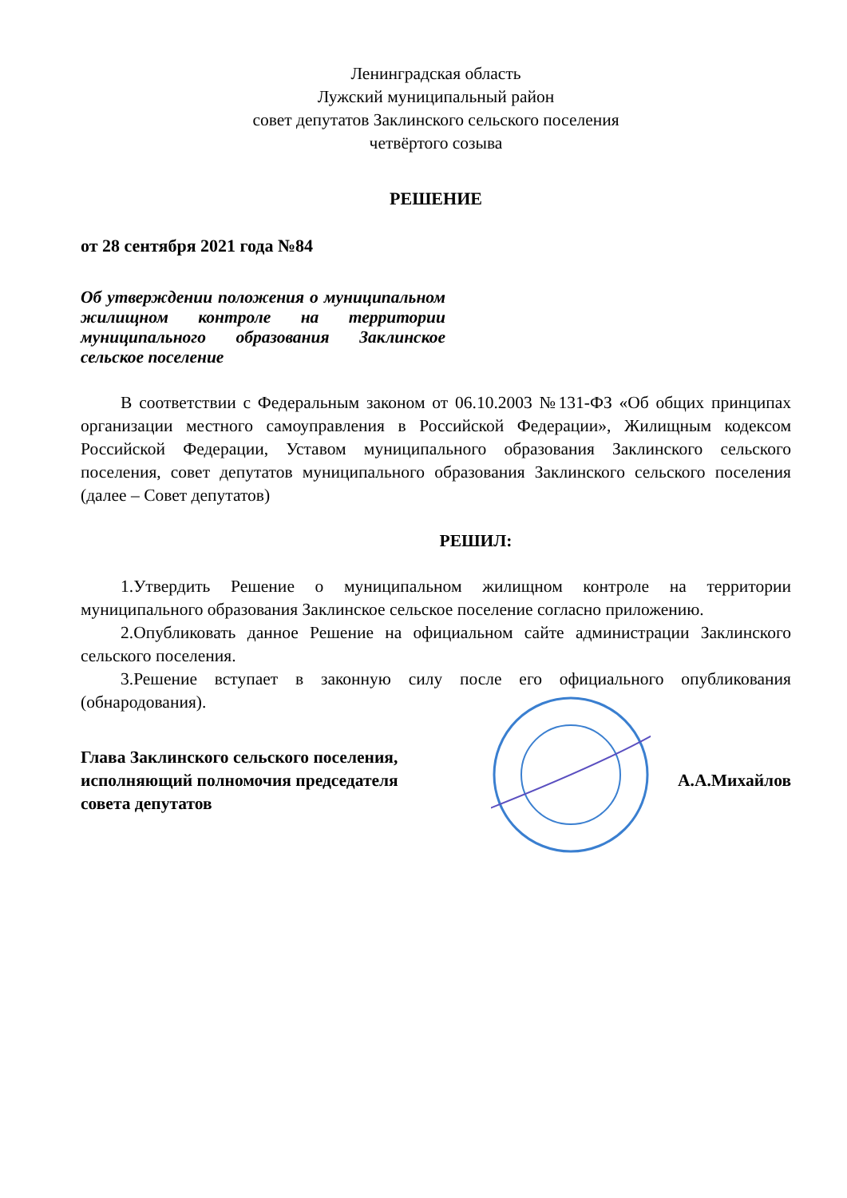Ленинградская область
Лужский муниципальный район
совет депутатов Заклинского сельского поселения
четвёртого созыва
РЕШЕНИЕ
от 28 сентября 2021 года №84
Об утверждении положения о муниципальном жилищном контроле на территории муниципального образования Заклинское сельское поселение
В соответствии с Федеральным законом от 06.10.2003 №131-ФЗ «Об общих принципах организации местного самоуправления в Российской Федерации», Жилищным кодексом Российской Федерации, Уставом муниципального образования Заклинского сельского поселения, совет депутатов муниципального образования Заклинского сельского поселения (далее – Совет депутатов)
РЕШИЛ:
1.Утвердить Решение о муниципальном жилищном контроле на территории муниципального образования Заклинское сельское поселение согласно приложению.
2.Опубликовать данное Решение на официальном сайте администрации Заклинского сельского поселения.
3.Решение вступает в законную силу после его официального опубликования (обнародования).
Глава Заклинского сельского поселения,
исполняющий полномочия председателя
совета депутатов
А.А.Михайлов